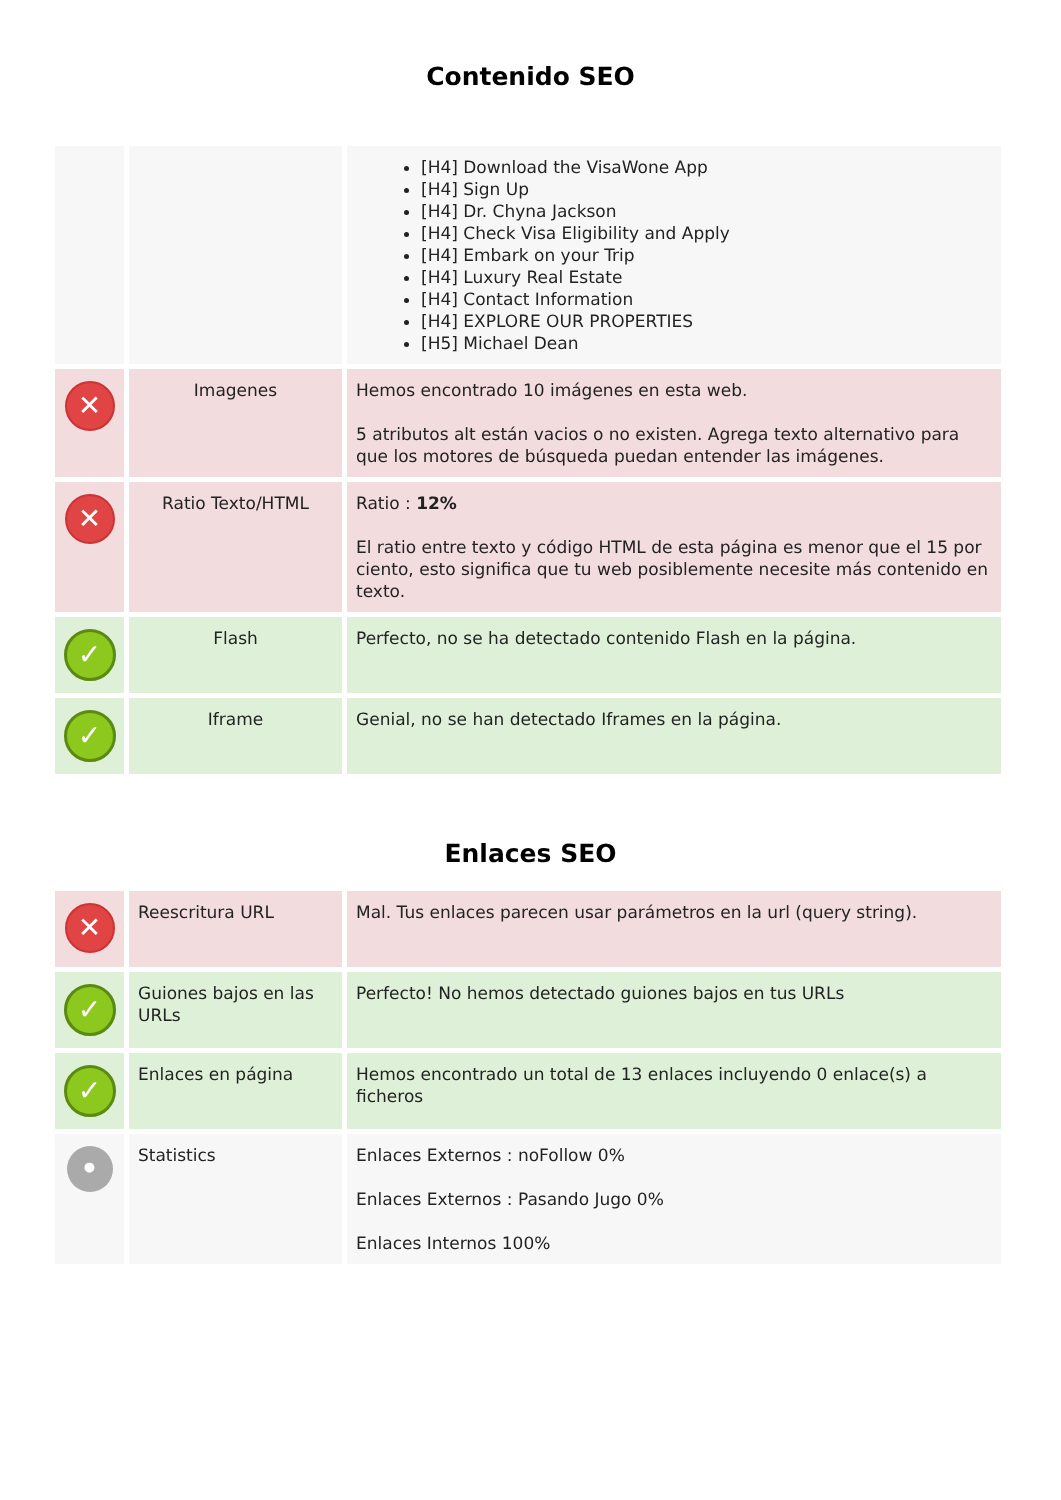Contenido SEO
| | | [H4] Download the VisaWone App [H4] Sign Up [H4] Dr. Chyna Jackson [H4] Check Visa Eligibility and Apply [H4] Embark on your Trip [H4] Luxury Real Estate [H4] Contact Information [H4] EXPLORE OUR PROPERTIES [H5] Michael Dean |
| ✕ | Imagenes | Hemos encontrado 10 imágenes en esta web. 5 atributos alt están vacios o no existen. Agrega texto alternativo para que los motores de búsqueda puedan entender las imágenes. |
| ✕ | Ratio Texto/HTML | Ratio : 12% El ratio entre texto y código HTML de esta página es menor que el 15 por ciento, esto significa que tu web posiblemente necesite más contenido en texto. |
| ✓ | Flash | Perfecto, no se ha detectado contenido Flash en la página. |
| ✓ | Iframe | Genial, no se han detectado Iframes en la página. |
Enlaces SEO
| ✕ | Reescritura URL | Mal. Tus enlaces parecen usar parámetros en la url (query string). |
| ✓ | Guiones bajos en las URLs | Perfecto! No hemos detectado guiones bajos en tus URLs |
| ✓ | Enlaces en página | Hemos encontrado un total de 13 enlaces incluyendo 0 enlace(s) a ficheros |
| • | Statistics | Enlaces Externos : noFollow 0% Enlaces Externos : Pasando Jugo 0% Enlaces Internos 100% |